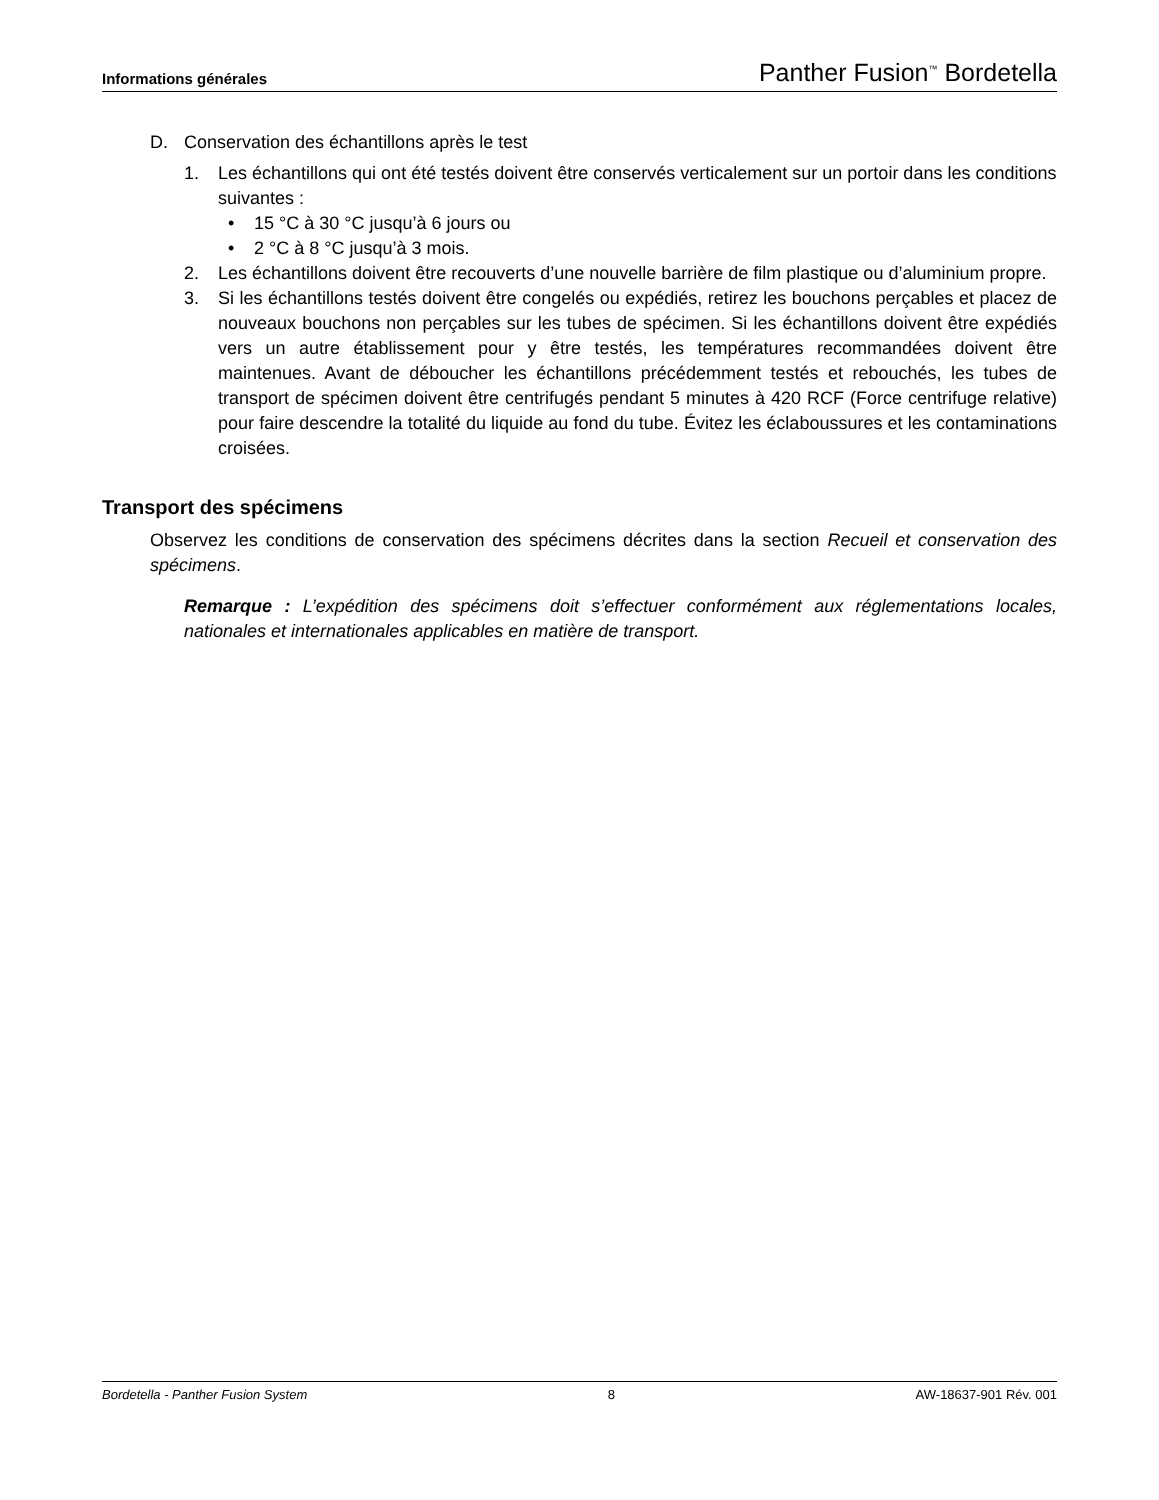Informations générales Panther Fusion<sup>™</sup> Bordetella
D. Conservation des échantillons après le test
1. Les échantillons qui ont été testés doivent être conservés verticalement sur un portoir dans les conditions suivantes :
• 15 °C à 30 °C jusqu’à 6 jours ou
• 2 °C à 8 °C jusqu’à 3 mois.
2. Les échantillons doivent être recouverts d’une nouvelle barrière de film plastique ou d’aluminium propre.
3. Si les échantillons testés doivent être congelés ou expédiés, retirez les bouchons perçables et placez de nouveaux bouchons non perçables sur les tubes de spécimen. Si les échantillons doivent être expédiés vers un autre établissement pour y être testés, les températures recommandées doivent être maintenues. Avant de déboucher les échantillons précédemment testés et rebouchés, les tubes de transport de spécimen doivent être centrifugés pendant 5 minutes à 420 RCF (Force centrifuge relative) pour faire descendre la totalité du liquide au fond du tube. Évitez les éclaboussures et les contaminations croisées.
Transport des spécimens
Observez les conditions de conservation des spécimens décrites dans la section Recueil et conservation des spécimens.
Remarque : L’expédition des spécimens doit s’effectuer conformément aux réglementations locales, nationales et internationales applicables en matière de transport.
Bordetella - Panther Fusion System 8 AW-18637-901 Rév. 001